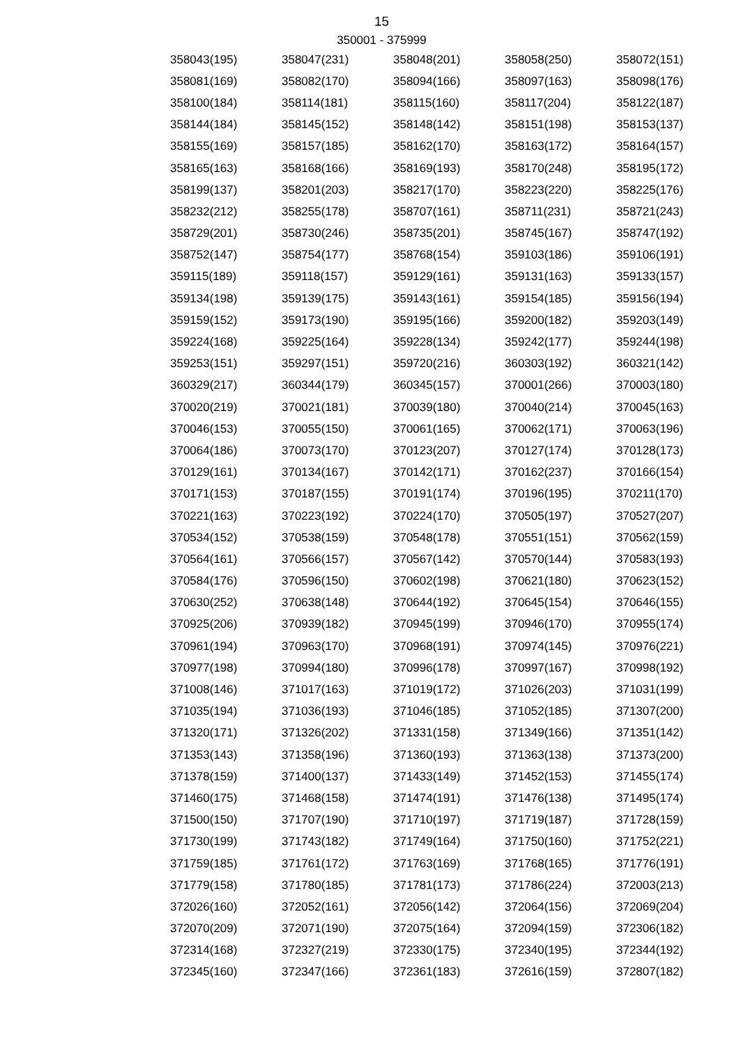15
350001 - 375999
| 358043(195) | 358047(231) | 358048(201) | 358058(250) | 358072(151) |
| 358081(169) | 358082(170) | 358094(166) | 358097(163) | 358098(176) |
| 358100(184) | 358114(181) | 358115(160) | 358117(204) | 358122(187) |
| 358144(184) | 358145(152) | 358148(142) | 358151(198) | 358153(137) |
| 358155(169) | 358157(185) | 358162(170) | 358163(172) | 358164(157) |
| 358165(163) | 358168(166) | 358169(193) | 358170(248) | 358195(172) |
| 358199(137) | 358201(203) | 358217(170) | 358223(220) | 358225(176) |
| 358232(212) | 358255(178) | 358707(161) | 358711(231) | 358721(243) |
| 358729(201) | 358730(246) | 358735(201) | 358745(167) | 358747(192) |
| 358752(147) | 358754(177) | 358768(154) | 359103(186) | 359106(191) |
| 359115(189) | 359118(157) | 359129(161) | 359131(163) | 359133(157) |
| 359134(198) | 359139(175) | 359143(161) | 359154(185) | 359156(194) |
| 359159(152) | 359173(190) | 359195(166) | 359200(182) | 359203(149) |
| 359224(168) | 359225(164) | 359228(134) | 359242(177) | 359244(198) |
| 359253(151) | 359297(151) | 359720(216) | 360303(192) | 360321(142) |
| 360329(217) | 360344(179) | 360345(157) | 370001(266) | 370003(180) |
| 370020(219) | 370021(181) | 370039(180) | 370040(214) | 370045(163) |
| 370046(153) | 370055(150) | 370061(165) | 370062(171) | 370063(196) |
| 370064(186) | 370073(170) | 370123(207) | 370127(174) | 370128(173) |
| 370129(161) | 370134(167) | 370142(171) | 370162(237) | 370166(154) |
| 370171(153) | 370187(155) | 370191(174) | 370196(195) | 370211(170) |
| 370221(163) | 370223(192) | 370224(170) | 370505(197) | 370527(207) |
| 370534(152) | 370538(159) | 370548(178) | 370551(151) | 370562(159) |
| 370564(161) | 370566(157) | 370567(142) | 370570(144) | 370583(193) |
| 370584(176) | 370596(150) | 370602(198) | 370621(180) | 370623(152) |
| 370630(252) | 370638(148) | 370644(192) | 370645(154) | 370646(155) |
| 370925(206) | 370939(182) | 370945(199) | 370946(170) | 370955(174) |
| 370961(194) | 370963(170) | 370968(191) | 370974(145) | 370976(221) |
| 370977(198) | 370994(180) | 370996(178) | 370997(167) | 370998(192) |
| 371008(146) | 371017(163) | 371019(172) | 371026(203) | 371031(199) |
| 371035(194) | 371036(193) | 371046(185) | 371052(185) | 371307(200) |
| 371320(171) | 371326(202) | 371331(158) | 371349(166) | 371351(142) |
| 371353(143) | 371358(196) | 371360(193) | 371363(138) | 371373(200) |
| 371378(159) | 371400(137) | 371433(149) | 371452(153) | 371455(174) |
| 371460(175) | 371468(158) | 371474(191) | 371476(138) | 371495(174) |
| 371500(150) | 371707(190) | 371710(197) | 371719(187) | 371728(159) |
| 371730(199) | 371743(182) | 371749(164) | 371750(160) | 371752(221) |
| 371759(185) | 371761(172) | 371763(169) | 371768(165) | 371776(191) |
| 371779(158) | 371780(185) | 371781(173) | 371786(224) | 372003(213) |
| 372026(160) | 372052(161) | 372056(142) | 372064(156) | 372069(204) |
| 372070(209) | 372071(190) | 372075(164) | 372094(159) | 372306(182) |
| 372314(168) | 372327(219) | 372330(175) | 372340(195) | 372344(192) |
| 372345(160) | 372347(166) | 372361(183) | 372616(159) | 372807(182) |